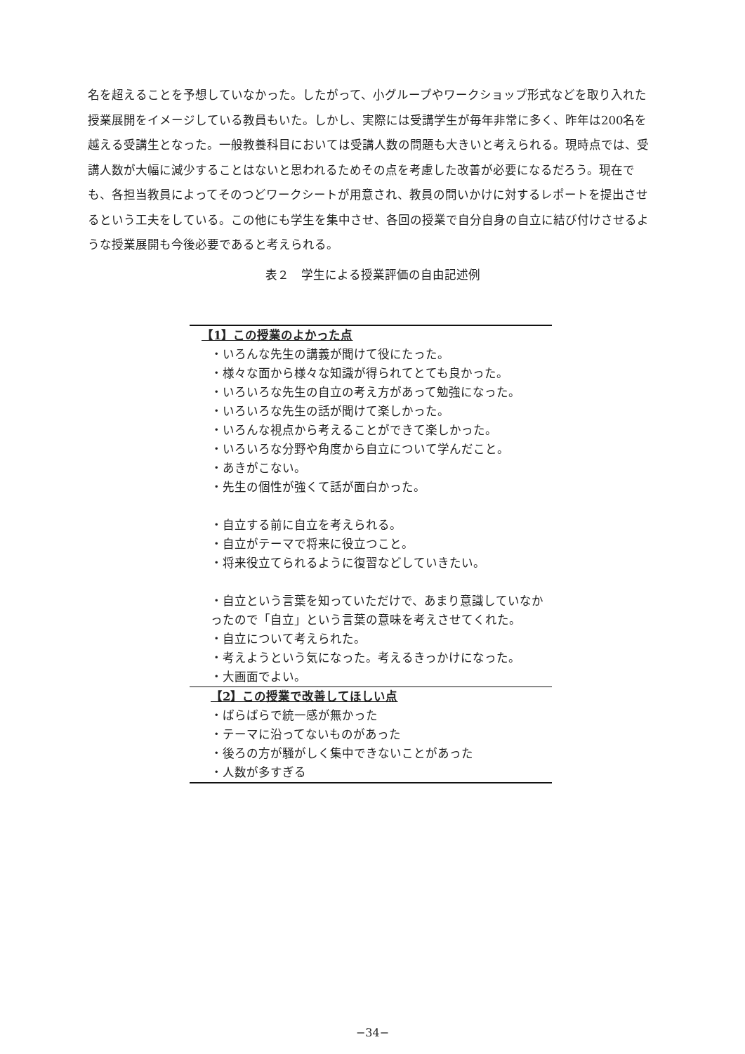名を超えることを予想していなかった。したがって、小グループやワークショップ形式などを取り入れた授業展開をイメージしている教員もいた。しかし、実際には受講学生が毎年非常に多く、昨年は200名を越える受講生となった。一般教養科目においては受講人数の問題も大きいと考えられる。現時点では、受講人数が大幅に減少することはないと思われるためその点を考慮した改善が必要になるだろう。現在でも、各担当教員によってそのつどワークシートが用意され、教員の問いかけに対するレポートを提出させるという工夫をしている。この他にも学生を集中させ、各回の授業で自分自身の自立に結び付けさせるような授業展開も今後必要であると考えられる。
表２　学生による授業評価の自由記述例
| 【1】この授業のよかった点 |
| ・いろんな先生の講義が聞けて役にたった。 |
| ・様々な面から様々な知識が得られてとても良かった。 |
| ・いろいろな先生の自立の考え方があって勉強になった。 |
| ・いろいろな先生の話が聞けて楽しかった。 |
| ・いろんな視点から考えることができて楽しかった。 |
| ・いろいろな分野や角度から自立について学んだこと。 |
| ・あきがこない。 |
| ・先生の個性が強くて話が面白かった。 |
| ・自立する前に自立を考えられる。 |
| ・自立がテーマで将来に役立つこと。 |
| ・将来役立てられるように復習などしていきたい。 |
| ・自立という言葉を知っていただけで、あまり意識していなかったので「自立」という言葉の意味を考えさせてくれた。 |
| ・自立について考えられた。 |
| ・考えようという気になった。考えるきっかけになった。 |
| ・大画面でよい。 |
| 【2】この授業で改善してほしい点 |
| ・ばらばらで統一感が無かった |
| ・テーマに沿ってないものがあった |
| ・後ろの方が騒がしく集中できないことがあった |
| ・人数が多すぎる |
−34−